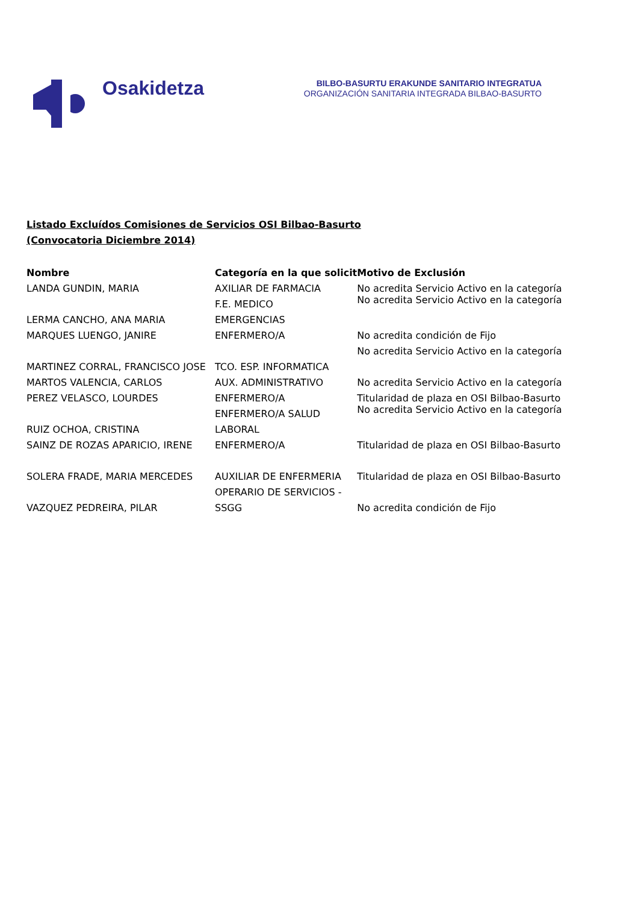Osakidetza
BILBO-BASURTU ERAKUNDE SANITARIO INTEGRATUA
ORGANIZACIÓN SANITARIA INTEGRADA BILBAO-BASURTO
Listado Excluídos Comisiones de Servicios OSI Bilbao-Basurto
(Convocatoria Diciembre 2014)
| Nombre | Categoría en la que solicit | Motivo de Exclusión |
| --- | --- | --- |
| LANDA GUNDIN, MARIA | AXILIAR DE FARMACIA | No acredita Servicio Activo en la categoría |
| LERMA CANCHO, ANA MARIA | F.E. MEDICO | No acredita Servicio Activo en la categoría |
| | EMERGENCIAS | |
| MARQUES LUENGO, JANIRE | ENFERMERO/A | No acredita condición de Fijo |
| | | No acredita Servicio Activo en la categoría |
| MARTINEZ CORRAL, FRANCISCO JOSE | TCO. ESP. INFORMATICA | |
| MARTOS VALENCIA, CARLOS | AUX. ADMINISTRATIVO | No acredita Servicio Activo en la categoría |
| PEREZ VELASCO, LOURDES | ENFERMERO/A | Titularidad de plaza en OSI Bilbao-Basurto |
| RUIZ OCHOA, CRISTINA | ENFERMERO/A SALUD | No acredita Servicio Activo en la categoría |
| | LABORAL | |
| SAINZ DE ROZAS APARICIO, IRENE | ENFERMERO/A | Titularidad de plaza en OSI Bilbao-Basurto |
| SOLERA FRADE, MARIA MERCEDES | AUXILIAR DE ENFERMERIA | Titularidad de plaza en OSI Bilbao-Basurto |
| VAZQUEZ PEDREIRA, PILAR | OPERARIO DE SERVICIOS - | No acredita condición de Fijo |
| | SSGG | |